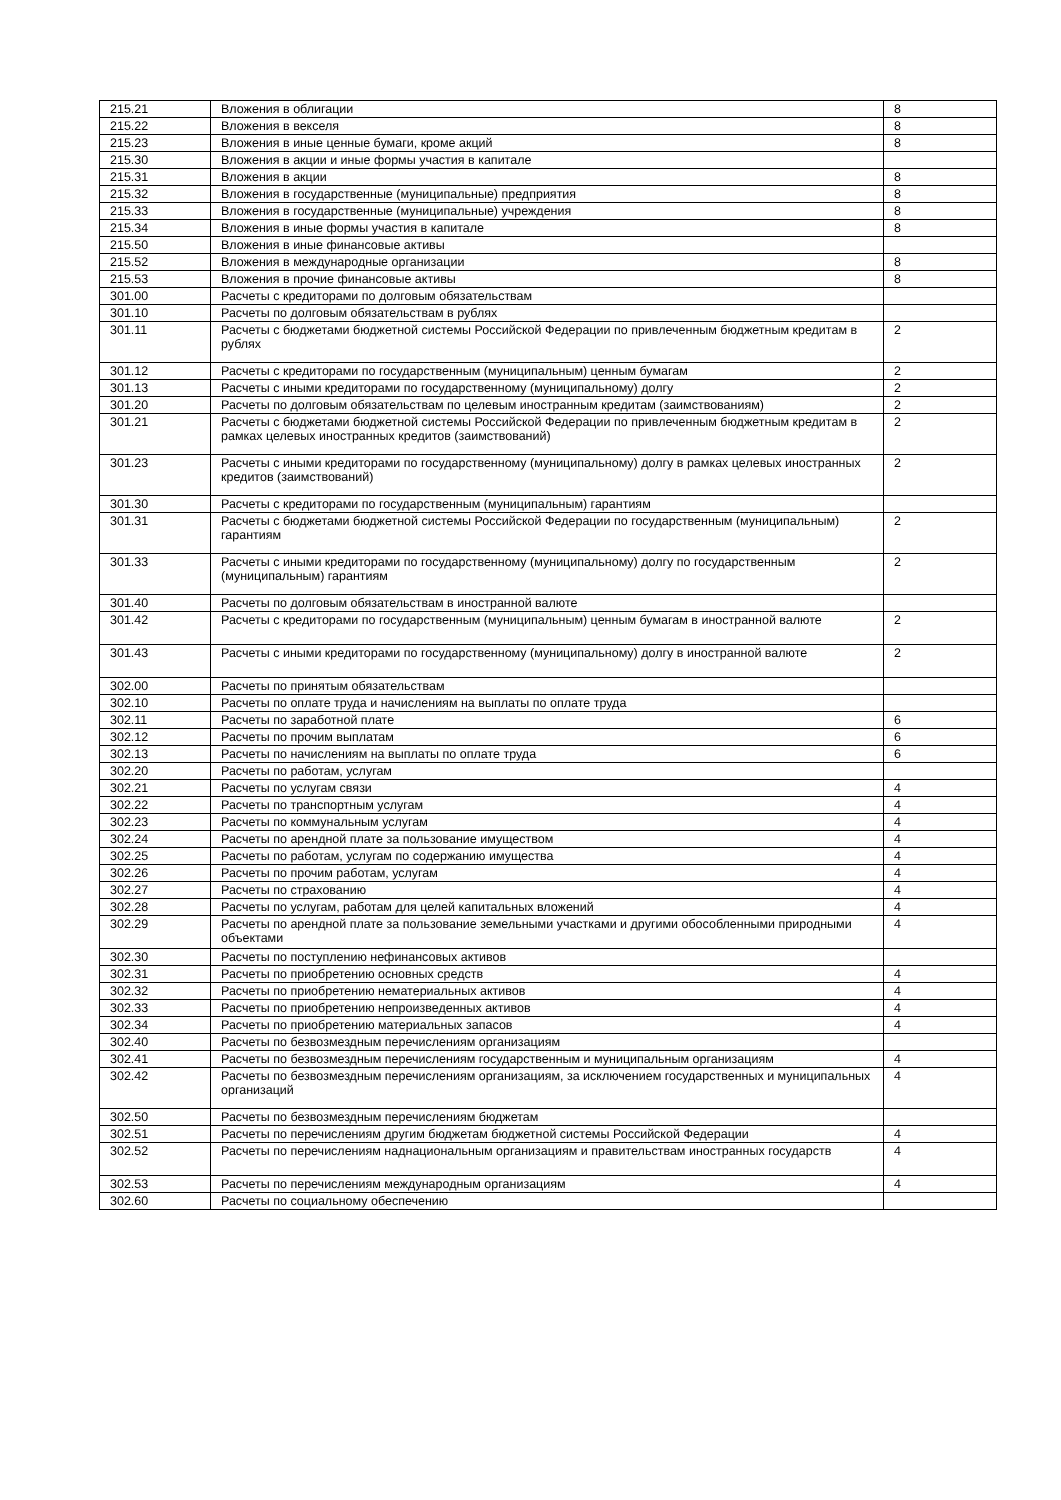| 215.21 | Вложения в облигации | 8 |
| 215.22 | Вложения в векселя | 8 |
| 215.23 | Вложения в иные ценные бумаги, кроме акций | 8 |
| 215.30 | Вложения в акции и иные формы участия в капитале | |
| 215.31 | Вложения в акции | 8 |
| 215.32 | Вложения в государственные (муниципальные) предприятия | 8 |
| 215.33 | Вложения в государственные (муниципальные) учреждения | 8 |
| 215.34 | Вложения в иные формы участия в капитале | 8 |
| 215.50 | Вложения в иные финансовые активы | |
| 215.52 | Вложения в международные организации | 8 |
| 215.53 | Вложения в прочие финансовые активы | 8 |
| 301.00 | Расчеты с кредиторами по долговым обязательствам | |
| 301.10 | Расчеты по долговым обязательствам в рублях | |
| 301.11 | Расчеты с бюджетами бюджетной системы Российской Федерации по привлеченным бюджетным кредитам в рублях | 2 |
| 301.12 | Расчеты с кредиторами по государственным (муниципальным) ценным бумагам | 2 |
| 301.13 | Расчеты с иными кредиторами по государственному (муниципальному) долгу | 2 |
| 301.20 | Расчеты по долговым обязательствам по целевым иностранным кредитам (заимствованиям) | 2 |
| 301.21 | Расчеты с бюджетами бюджетной системы Российской Федерации по привлеченным бюджетным кредитам в рамках целевых иностранных кредитов (заимствований) | 2 |
| 301.23 | Расчеты с иными кредиторами по государственному (муниципальному) долгу в рамках целевых иностранных кредитов (заимствований) | 2 |
| 301.30 | Расчеты с кредиторами по государственным (муниципальным) гарантиям | |
| 301.31 | Расчеты с бюджетами бюджетной системы Российской Федерации по государственным (муниципальным) гарантиям | 2 |
| 301.33 | Расчеты с иными кредиторами по государственному (муниципальному) долгу по государственным (муниципальным) гарантиям | 2 |
| 301.40 | Расчеты по долговым обязательствам в иностранной валюте | |
| 301.42 | Расчеты с кредиторами по государственным (муниципальным) ценным бумагам в иностранной валюте | 2 |
| 301.43 | Расчеты с иными кредиторами по государственному (муниципальному) долгу в иностранной валюте | 2 |
| 302.00 | Расчеты по принятым обязательствам | |
| 302.10 | Расчеты по оплате труда и начислениям на выплаты по оплате труда | |
| 302.11 | Расчеты по заработной плате | 6 |
| 302.12 | Расчеты по прочим выплатам | 6 |
| 302.13 | Расчеты по начислениям на выплаты по оплате труда | 6 |
| 302.20 | Расчеты по работам, услугам | |
| 302.21 | Расчеты по услугам связи | 4 |
| 302.22 | Расчеты по транспортным услугам | 4 |
| 302.23 | Расчеты по коммунальным услугам | 4 |
| 302.24 | Расчеты по арендной плате за пользование имуществом | 4 |
| 302.25 | Расчеты по работам, услугам по содержанию имущества | 4 |
| 302.26 | Расчеты по прочим работам, услугам | 4 |
| 302.27 | Расчеты по страхованию | 4 |
| 302.28 | Расчеты по услугам, работам для целей капитальных вложений | 4 |
| 302.29 | Расчеты по арендной плате за пользование земельными участками и другими обособленными природными объектами | 4 |
| 302.30 | Расчеты по поступлению нефинансовых активов | |
| 302.31 | Расчеты по приобретению основных средств | 4 |
| 302.32 | Расчеты по приобретению нематериальных активов | 4 |
| 302.33 | Расчеты по приобретению непроизведенных активов | 4 |
| 302.34 | Расчеты по приобретению материальных запасов | 4 |
| 302.40 | Расчеты по безвозмездным перечислениям организациям | |
| 302.41 | Расчеты по безвозмездным перечислениям государственным и муниципальным организациям | 4 |
| 302.42 | Расчеты по безвозмездным перечислениям организациям, за исключением государственных и муниципальных организаций | 4 |
| 302.50 | Расчеты по безвозмездным перечислениям бюджетам | |
| 302.51 | Расчеты по перечислениям другим бюджетам бюджетной системы Российской Федерации | 4 |
| 302.52 | Расчеты по перечислениям наднациональным организациям и правительствам иностранных государств | 4 |
| 302.53 | Расчеты по перечислениям международным организациям | 4 |
| 302.60 | Расчеты по социальному обеспечению | |